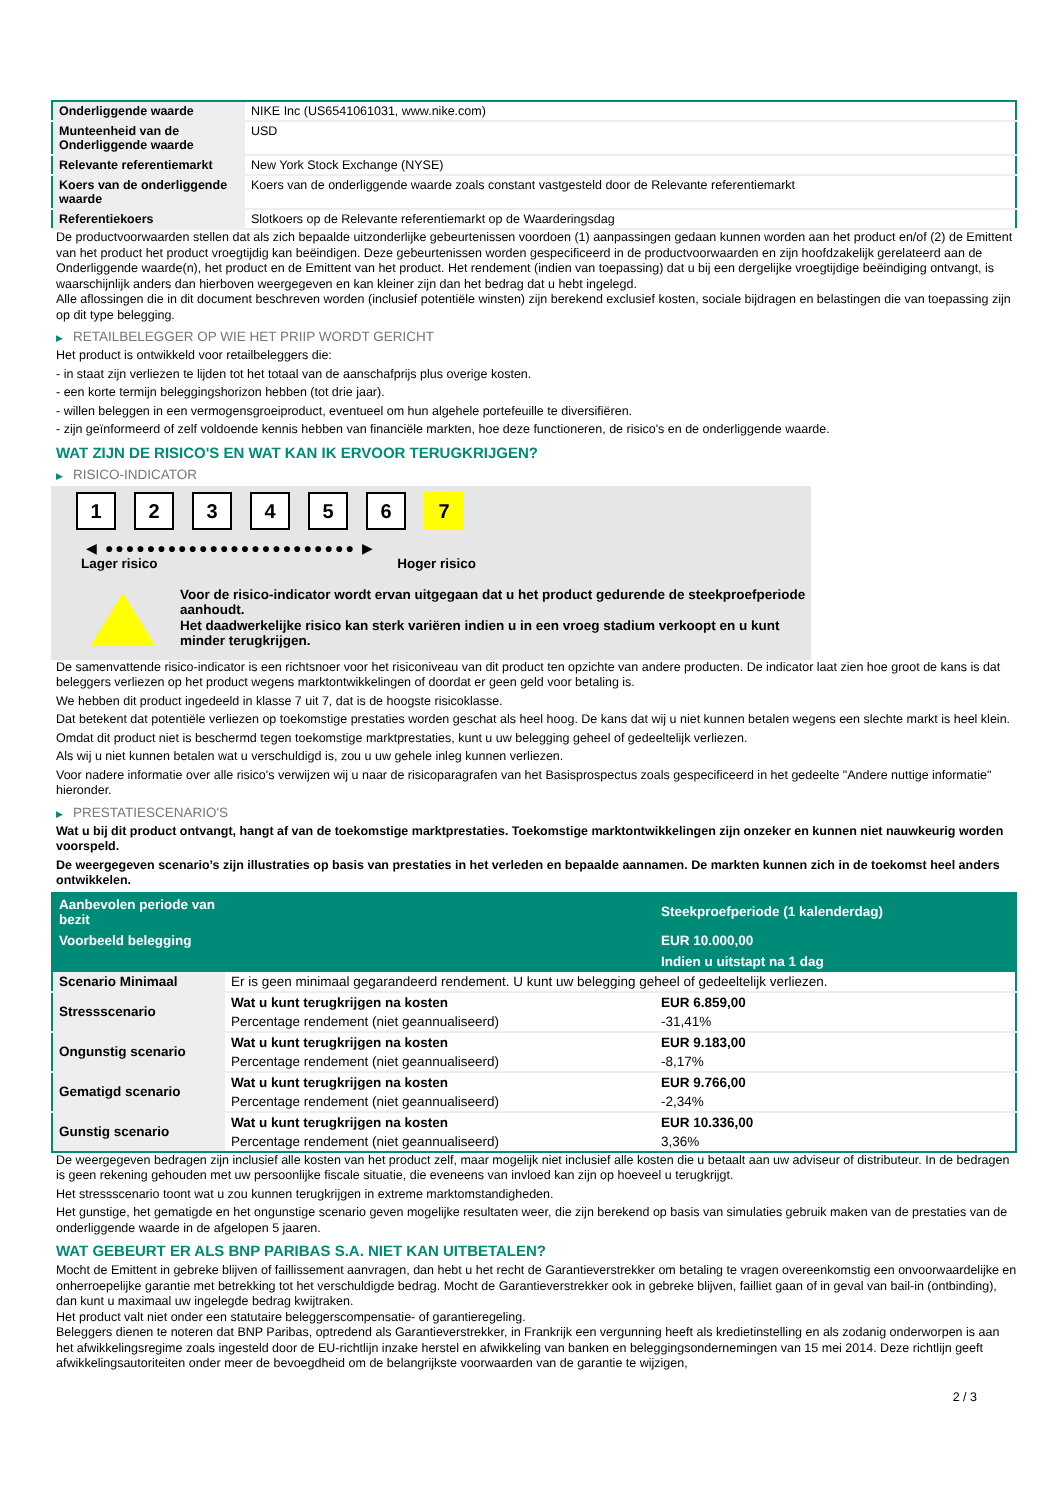| Onderliggende waarde | NIKE Inc (US6541061031, www.nike.com) |
| Munteenheid van de Onderliggende waarde | USD |
| Relevante referentiemarkt | New York Stock Exchange (NYSE) |
| Koers van de onderliggende waarde | Koers van de onderliggende waarde zoals constant vastgesteld door de Relevante referentiemarkt |
| Referentiekoers | Slotkoers op de Relevante referentiemarkt op de Waarderingsdag |
De productvoorwaarden stellen dat als zich bepaalde uitzonderlijke gebeurtenissen voordoen (1) aanpassingen gedaan kunnen worden aan het product en/of (2) de Emittent van het product het product vroegtijdig kan beëindigen. Deze gebeurtenissen worden gespecificeerd in de productvoorwaarden en zijn hoofdzakelijk gerelateerd aan de Onderliggende waarde(n), het product en de Emittent van het product. Het rendement (indien van toepassing) dat u bij een dergelijke vroegtijdige beëindiging ontvangt, is waarschijnlijk anders dan hierboven weergegeven en kan kleiner zijn dan het bedrag dat u hebt ingelegd.
Alle aflossingen die in dit document beschreven worden (inclusief potentiële winsten) zijn berekend exclusief kosten, sociale bijdragen en belastingen die van toepassing zijn op dit type belegging.
▶ RETAILBELEGGER OP WIE HET PRIIP WORDT GERICHT
Het product is ontwikkeld voor retailbeleggers die:
- in staat zijn verliezen te lijden tot het totaal van de aanschafprijs plus overige kosten.
- een korte termijn beleggingshorizon hebben (tot drie jaar).
- willen beleggen in een vermogensgroeiproduct, eventueel om hun algehele portefeuille te diversifiëren.
- zijn geïnformeerd of zelf voldoende kennis hebben van financiële markten, hoe deze functioneren, de risico's en de onderliggende waarde.
WAT ZIJN DE RISICO'S EN WAT KAN IK ERVOOR TERUGKRIJGEN?
▶ RISICO-INDICATOR
1 2 3 4 5 6 7
◀ ●●●●●●●●●●●●●●●●●●●●●●●● ▶
Lager risico Hoger risico
Voor de risico-indicator wordt ervan uitgegaan dat u het product gedurende de steekproefperiode aanhoudt.
Het daadwerkelijke risico kan sterk variëren indien u in een vroeg stadium verkoopt en u kunt minder terugkrijgen.
De samenvattende risico-indicator is een richtsnoer voor het risiconiveau van dit product ten opzichte van andere producten. De indicator laat zien hoe groot de kans is dat beleggers verliezen op het product wegens marktontwikkelingen of doordat er geen geld voor betaling is.
We hebben dit product ingedeeld in klasse 7 uit 7, dat is de hoogste risicoklasse.
Dat betekent dat potentiële verliezen op toekomstige prestaties worden geschat als heel hoog. De kans dat wij u niet kunnen betalen wegens een slechte markt is heel klein.
Omdat dit product niet is beschermd tegen toekomstige marktprestaties, kunt u uw belegging geheel of gedeeltelijk verliezen.
Als wij u niet kunnen betalen wat u verschuldigd is, zou u uw gehele inleg kunnen verliezen.
Voor nadere informatie over alle risico's verwijzen wij u naar de risicoparagrafen van het Basisprospectus zoals gespecificeerd in het gedeelte "Andere nuttige informatie" hieronder.
▶ PRESTATIESCENARIO'S
Wat u bij dit product ontvangt, hangt af van de toekomstige marktprestaties. Toekomstige marktontwikkelingen zijn onzeker en kunnen niet nauwkeurig worden voorspeld.
De weergegeven scenario’s zijn illustraties op basis van prestaties in het verleden en bepaalde aannamen. De markten kunnen zich in de toekomst heel anders ontwikkelen.
| Aanbevolen periode van bezit | | Steekproefperiode (1 kalenderdag) |
| --- | --- | --- |
| Voorbeeld belegging | | EUR 10.000,00 |
| | | Indien u uitstapt na 1 dag |
| Scenario Minimaal | Er is geen minimaal gegarandeerd rendement. U kunt uw belegging geheel of gedeeltelijk verliezen. | |
| Stressscenario | Wat u kunt terugkrijgen na kosten | EUR 6.859,00 |
| | Percentage rendement (niet geannualiseerd) | -31,41% |
| Ongunstig scenario | Wat u kunt terugkrijgen na kosten | EUR 9.183,00 |
| | Percentage rendement (niet geannualiseerd) | -8,17% |
| Gematigd scenario | Wat u kunt terugkrijgen na kosten | EUR 9.766,00 |
| | Percentage rendement (niet geannualiseerd) | -2,34% |
| Gunstig scenario | Wat u kunt terugkrijgen na kosten | EUR 10.336,00 |
| | Percentage rendement (niet geannualiseerd) | 3,36% |
De weergegeven bedragen zijn inclusief alle kosten van het product zelf, maar mogelijk niet inclusief alle kosten die u betaalt aan uw adviseur of distributeur. In de bedragen is geen rekening gehouden met uw persoonlijke fiscale situatie, die eveneens van invloed kan zijn op hoeveel u terugkrijgt.
Het stressscenario toont wat u zou kunnen terugkrijgen in extreme marktomstandigheden.
Het gunstige, het gematigde en het ongunstige scenario geven mogelijke resultaten weer, die zijn berekend op basis van simulaties gebruik maken van de prestaties van de onderliggende waarde in de afgelopen 5 jaaren.
WAT GEBEURT ER ALS BNP PARIBAS S.A. NIET KAN UITBETALEN?
Mocht de Emittent in gebreke blijven of faillissement aanvragen, dan hebt u het recht de Garantieverstrekker om betaling te vragen overeenkomstig een onvoorwaardelijke en onherroepelijke garantie met betrekking tot het verschuldigde bedrag. Mocht de Garantieverstrekker ook in gebreke blijven, failliet gaan of in geval van bail-in (ontbinding), dan kunt u maximaal uw ingelegde bedrag kwijtraken.
Het product valt niet onder een statutaire beleggerscompensatie- of garantieregeling.
Beleggers dienen te noteren dat BNP Paribas, optredend als Garantieverstrekker, in Frankrijk een vergunning heeft als kredietinstelling en als zodanig onderworpen is aan het afwikkelingsregime zoals ingesteld door de EU-richtlijn inzake herstel en afwikkeling van banken en beleggingsondernemingen van 15 mei 2014. Deze richtlijn geeft afwikkelingsautoriteiten onder meer de bevoegdheid om de belangrijkste voorwaarden van de garantie te wijzigen,
2 / 3